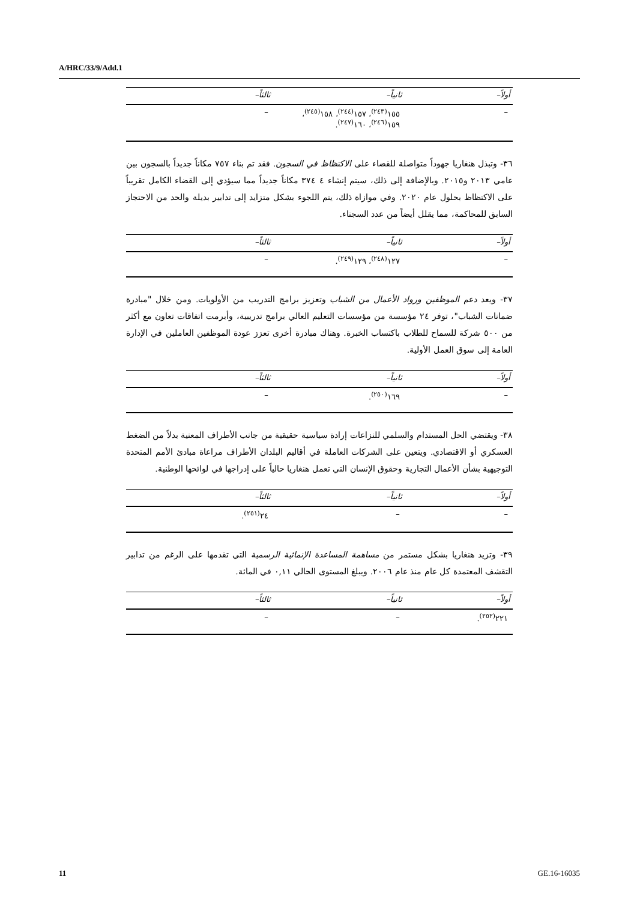A/HRC/33/9/Add.1
| أولاً– | ثانياً– | ثالثاً– |
| --- | --- | --- |
| – | ١٥٥<sup>(٢٤٣)</sup>، ١٥٧<sup>(٢٤٤)</sup>، ١٥٨<sup>(٢٤٥)</sup>، ١٥٩<sup>(٢٤٦)</sup>، ١٦٠<sup>(٢٤٧)</sup>. | – |
٣٦- وتبذل هنغاريا جهوداً متواصلة للقضاء على الاكتظاظ في السجون. فقد تم بناء ٧٥٧ مكاناً جديداً بالسجون بين عامي ٢٠١٣ و٢٠١٥. وبالإضافة إلى ذلك، سيتم إنشاء ٤ ٣٧٤ مكاناً جديداً مما سيؤدي إلى القضاء الكامل تقريباً على الاكتظاظ بحلول عام ٢٠٢٠. وفي موازاة ذلك، يتم اللجوء بشكل متزايد إلى تدابير بديلة والحد من الاحتجاز السابق للمحاكمة، مما يقلل أيضاً من عدد السجناء.
| أولاً– | ثانياً– | ثالثاً– |
| --- | --- | --- |
| – | ١٢٧<sup>(٢٤٨)</sup>، ١٢٩<sup>(٢٤٩)</sup>. | – |
٣٧- ويعد دعم الموظفين ورواد الأعمال من الشباب وتعزيز برامج التدريب من الأولويات. ومن خلال "مبادرة ضمانات الشباب"، توفر ٢٤ مؤسسة من مؤسسات التعليم العالي برامج تدريبية، وأبرمت اتفاقات تعاون مع أكثر من ٥٠٠ شركة للسماح للطلاب باكتساب الخبرة. وهناك مبادرة أخرى تعزز عودة الموظفين العاملين في الإدارة العامة إلى سوق العمل الأولية.
| أولاً– | ثانياً– | ثالثاً– |
| --- | --- | --- |
| – | ١٦٩<sup>(٢٥٠)</sup>. | – |
٣٨- ويقتضي الحل المستدام والسلمي للنزاعات إرادة سياسية حقيقية من جانب الأطراف المعنية بدلاً من الضغط العسكري أو الاقتصادي. ويتعين على الشركات العاملة في أقاليم البلدان الأطراف مراعاة مبادئ الأمم المتحدة التوجيهية بشأن الأعمال التجارية وحقوق الإنسان التي تعمل هنغاريا حالياً على إدراجها في لوائحها الوطنية.
| أولاً– | ثانياً– | ثالثاً– |
| --- | --- | --- |
| – | – | ٢٤<sup>(٢٥١)</sup>. |
٣٩- وتزيد هنغاريا بشكل مستمر من مساهمة المساعدة الإنمائية الرسمية التي تقدمها على الرغم من تدابير التقشف المعتمدة كل عام منذ عام ٢٠٠٦. ويبلغ المستوى الحالي ٠,١١ في المائة.
| أولاً– | ثانياً– | ثالثاً– |
| --- | --- | --- |
| ٢٢١<sup>(٢٥٢)</sup>. | – | – |
11 GE.16-16035